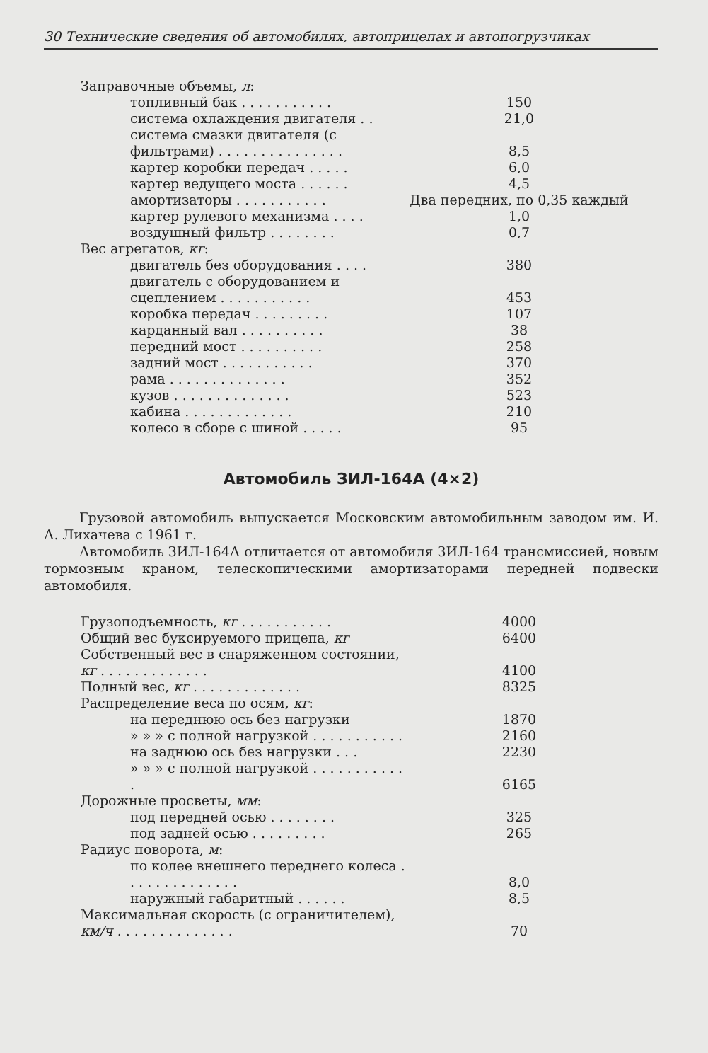30 Технические сведения об автомобилях, автоприцепах и автопогрузчиках
| Заправочные объемы, л : | |
| топливный бак . . . . . . . . . . . | 150 |
| система охлаждения двигателя . . | 21,0 |
| система смазки двигателя (с фильтрами) . . . . . . . . . . . . . . . | 8,5 |
| картер коробки передач . . . . . | 6,0 |
| картер ведущего моста . . . . . . | 4,5 |
| амортизаторы . . . . . . . . . . . | Два передних, по 0,35 каждый |
| картер рулевого механизма . . . . | 1,0 |
| воздушный фильтр . . . . . . . . | 0,7 |
| Вес агрегатов, кг : | |
| двигатель без оборудования . . . . | 380 |
| двигатель с оборудованием и сцеплением . . . . . . . . . . . | 453 |
| коробка передач . . . . . . . . . | 107 |
| карданный вал . . . . . . . . . . | 38 |
| передний мост . . . . . . . . . . | 258 |
| задний мост . . . . . . . . . . . | 370 |
| рама . . . . . . . . . . . . . . | 352 |
| кузов . . . . . . . . . . . . . . | 523 |
| кабина . . . . . . . . . . . . . | 210 |
| колесо в сборе с шиной . . . . . | 95 |
Автомобиль ЗИЛ-164А (4×2)
Грузовой автомобиль выпускается Московским автомобильным заводом им. И. А. Лихачева с 1961 г.
Автомобиль ЗИЛ-164А отличается от автомобиля ЗИЛ-164 трансмиссией, новым тормозным краном, телескопическими амортизаторами передней подвески автомобиля.
| Грузоподъемность, кг . . . . . . . . . . . | 4000 |
| Общий вес буксируемого прицепа, кг | 6400 |
| Собственный вес в снаряженном состоянии, кг . . . . . . . . . . . . . | 4100 |
| Полный вес, кг . . . . . . . . . . . . . | 8325 |
| Распределение веса по осям, кг : | |
| на переднюю ось без нагрузки | 1870 |
| » » » с полной нагрузкой . . . . . . . . . . . | 2160 |
| на заднюю ось без нагрузки . . . | 2230 |
| » » » с полной нагрузкой . . . . . . . . . . . . | 6165 |
| Дорожные просветы, мм : | |
| под передней осью . . . . . . . . | 325 |
| под задней осью . . . . . . . . . | 265 |
| Радиус поворота, м : | |
| по колее внешнего переднего колеса . . . . . . . . . . . . . . | 8,0 |
| наружный габаритный . . . . . . | 8,5 |
| Максимальная скорость (с ограничителем), км/ч . . . . . . . . . . . . . . | 70 |